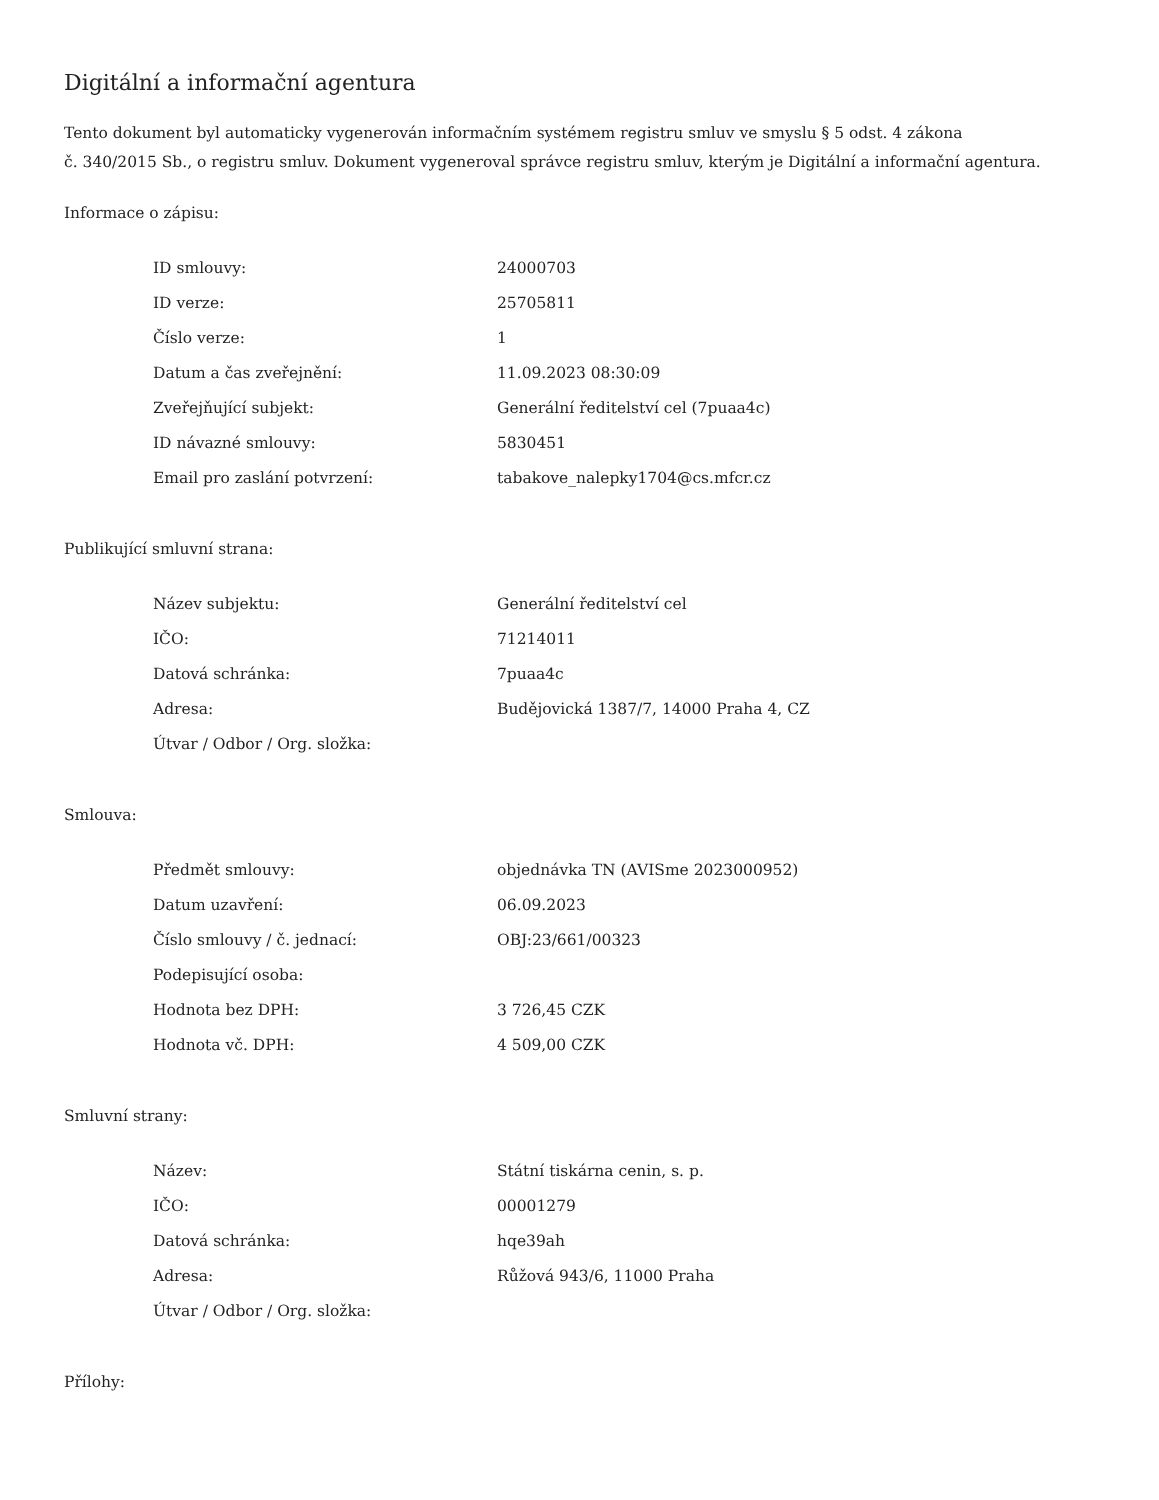Digitální a informační agentura
Tento dokument byl automaticky vygenerován informačním systémem registru smluv ve smyslu § 5 odst. 4 zákona
č. 340/2015 Sb., o registru smluv. Dokument vygeneroval správce registru smluv, kterým je Digitální a informační agentura.
Informace o zápisu:
| ID smlouvy: | 24000703 |
| ID verze: | 25705811 |
| Číslo verze: | 1 |
| Datum a čas zveřejnění: | 11.09.2023 08:30:09 |
| Zveřejňující subjekt: | Generální ředitelství cel (7puaa4c) |
| ID návazné smlouvy: | 5830451 |
| Email pro zaslání potvrzení: | tabakove_nalepky1704@cs.mfcr.cz |
Publikující smluvní strana:
| Název subjektu: | Generální ředitelství cel |
| IČO: | 71214011 |
| Datová schránka: | 7puaa4c |
| Adresa: | Budějovická 1387/7, 14000 Praha 4, CZ |
| Útvar / Odbor / Org. složka: | |
Smlouva:
| Předmět smlouvy: | objednávka TN (AVISme 2023000952) |
| Datum uzavření: | 06.09.2023 |
| Číslo smlouvy / č. jednací: | OBJ:23/661/00323 |
| Podepisující osoba: | |
| Hodnota bez DPH: | 3 726,45 CZK |
| Hodnota vč. DPH: | 4 509,00 CZK |
Smluvní strany:
| Název: | Státní tiskárna cenin, s. p. |
| IČO: | 00001279 |
| Datová schránka: | hqe39ah |
| Adresa: | Růžová 943/6, 11000 Praha |
| Útvar / Odbor / Org. složka: | |
Přílohy: